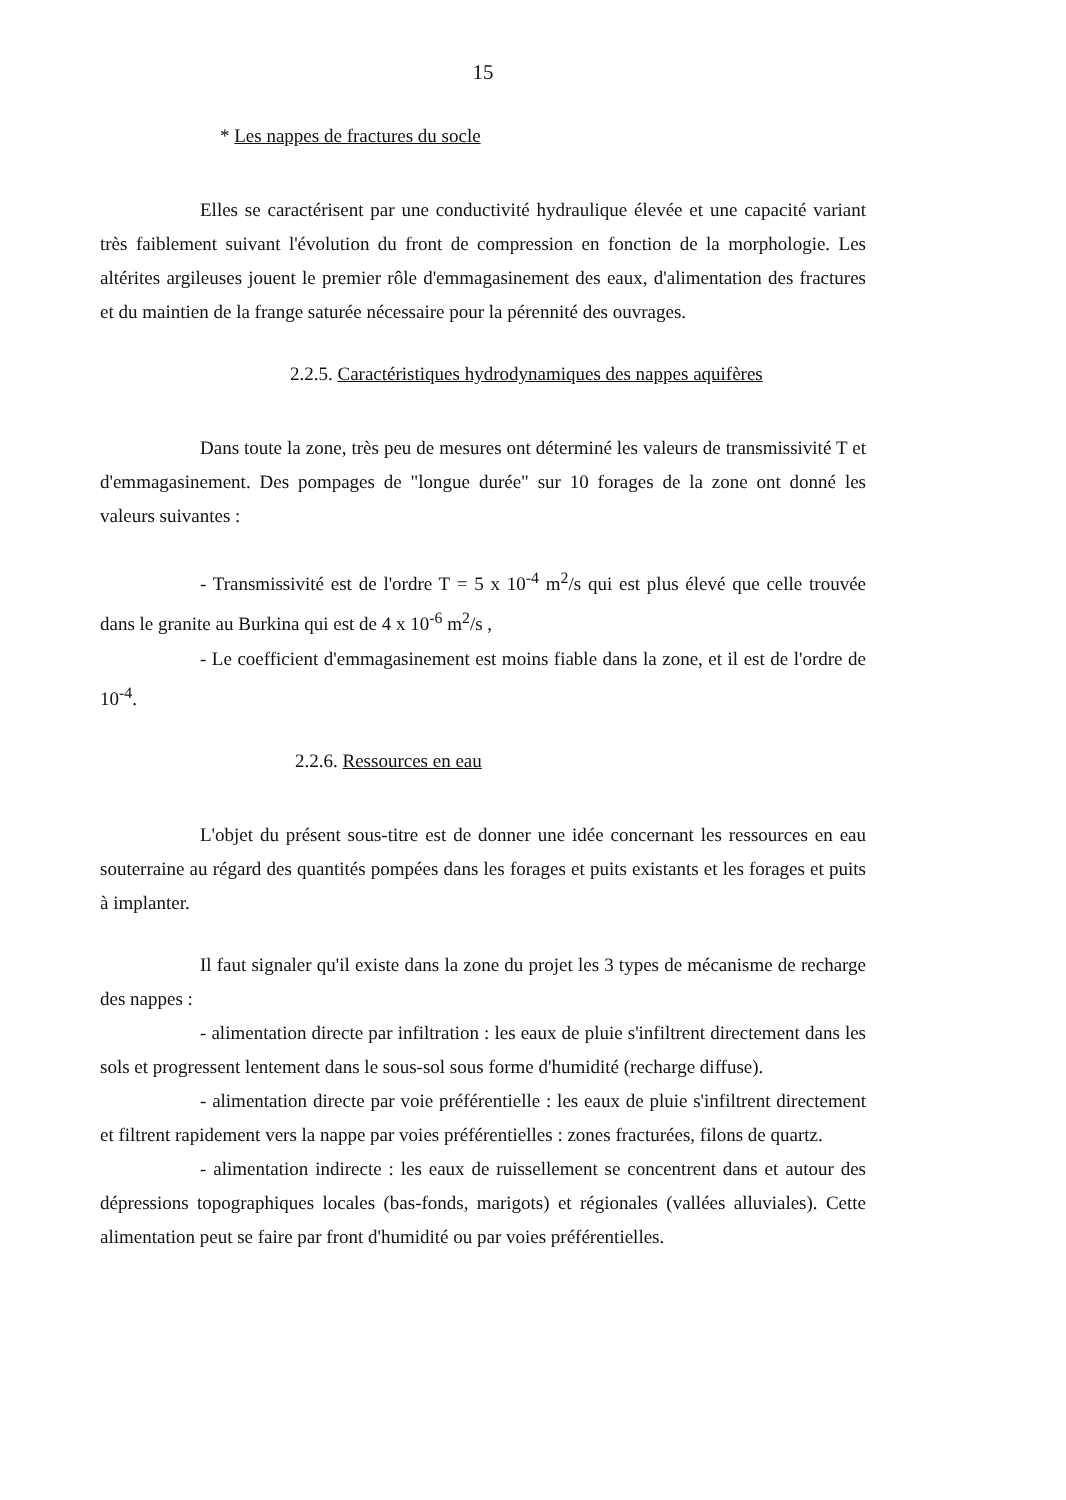15
* Les nappes de fractures du socle
Elles se caractérisent par une conductivité hydraulique élevée et une capacité variant très faiblement suivant l'évolution du front de compression en fonction de la morphologie. Les altérites argileuses jouent le premier rôle d'emmagasinement des eaux, d'alimentation des fractures et du maintien de la frange saturée nécessaire pour la pérennité des ouvrages.
2.2.5. Caractéristiques hydrodynamiques des nappes aquifères
Dans toute la zone, très peu de mesures ont déterminé les valeurs de transmissivité T et d'emmagasinement. Des pompages de "longue durée" sur 10 forages de la zone ont donné les valeurs suivantes :
- Transmissivité est de l'ordre T = 5 x 10<sup>-4</sup> m<sup>2</sup>/s qui est plus élevé que celle trouvée dans le granite au Burkina qui est de 4 x 10<sup>-6</sup> m<sup>2</sup>/s ,
- Le coefficient d'emmagasinement est moins fiable dans la zone, et il est de l'ordre de 10<sup>-4</sup>.
2.2.6. Ressources en eau
L'objet du présent sous-titre est de donner une idée concernant les ressources en eau souterraine au régard des quantités pompées dans les forages et puits existants et les forages et puits à implanter.
Il faut signaler qu'il existe dans la zone du projet les 3 types de mécanisme de recharge des nappes :
- alimentation directe par infiltration : les eaux de pluie s'infiltrent directement dans les sols et progressent lentement dans le sous-sol sous forme d'humidité (recharge diffuse).
- alimentation directe par voie préférentielle : les eaux de pluie s'infiltrent directement et filtrent rapidement vers la nappe par voies préférentielles : zones fracturées, filons de quartz.
- alimentation indirecte : les eaux de ruissellement se concentrent dans et autour des dépressions topographiques locales (bas-fonds, marigots) et régionales (vallées alluviales). Cette alimentation peut se faire par front d'humidité ou par voies préférentielles.